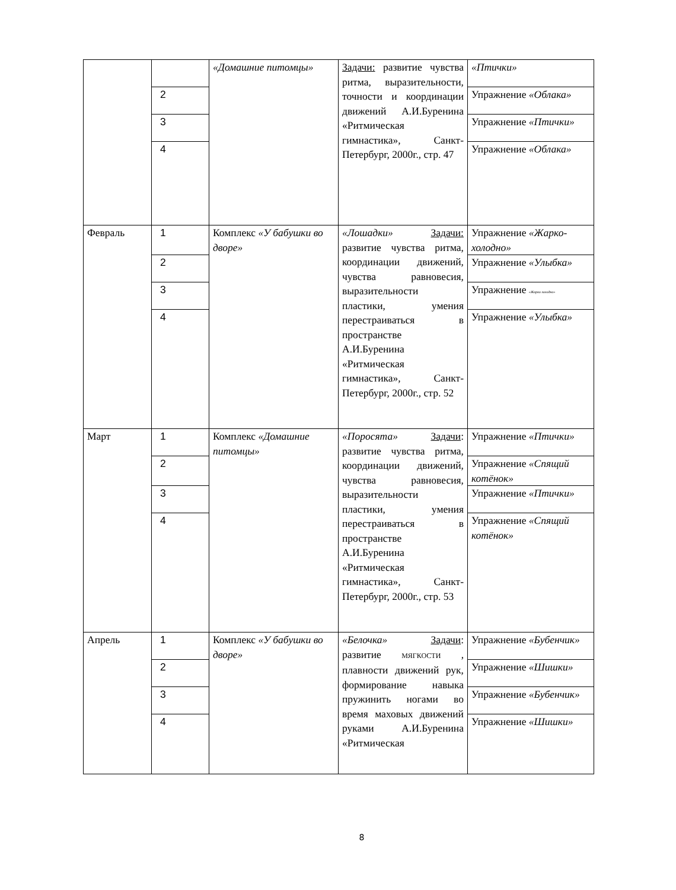| | | «Домашние питомцы» | Задачи: развитие чувства ритма, выразительности, точности и координации движений А.И.Буренина «Ритмическая гимнастика», Санкт-Петербург, 2000г., стр. 47 | «Птички» |
| | 2 | | | Упражнение «Облака» |
| | 3 | | | Упражнение «Птички» |
| | 4 | | | Упражнение «Облака» |
| Февраль | 1 | Комплекс «У бабушки во дворе» | «Лошадки» Задачи: развитие чувства ритма, координации движений, чувства равновесия, выразительности пластики, умения перестраиваться в пространстве А.И.Буренина «Ритмическая гимнастика», Санкт-Петербург, 2000г., стр. 52 | Упражнение «Жарко-холодно» |
| | 2 | | | Упражнение «Улыбка» |
| | 3 | | | Упражнение «Жарко холодно» |
| | 4 | | | Упражнение «Улыбка» |
| Март | 1 | Комплекс «Домашние питомцы» | «Поросята» Задачи : развитие чувства ритма, координации движений, чувства равновесия, выразительности пластики, умения перестраиваться в пространстве А.И.Буренина «Ритмическая гимнастика», Санкт-Петербург, 2000г., стр. 53 | Упражнение «Птички» |
| | 2 | | | Упражнение «Спящий котёнок» |
| | 3 | | | Упражнение «Птички» |
| | 4 | | | Упражнение «Спящий котёнок» |
| Апрель | 1 | Комплекс «У бабушки во дворе» | «Белочка» Задачи : развитие МЯГКОСТИ , плавности движений рук, формирование навыка пружинить ногами во время маховых движений руками А.И.Буренина «Ритмическая | Упражнение «Бубенчик» |
| | 2 | | | Упражнение «Шишки» |
| | 3 | | | Упражнение «Бубенчик» |
| | 4 | | | Упражнение «Шишки» |
8